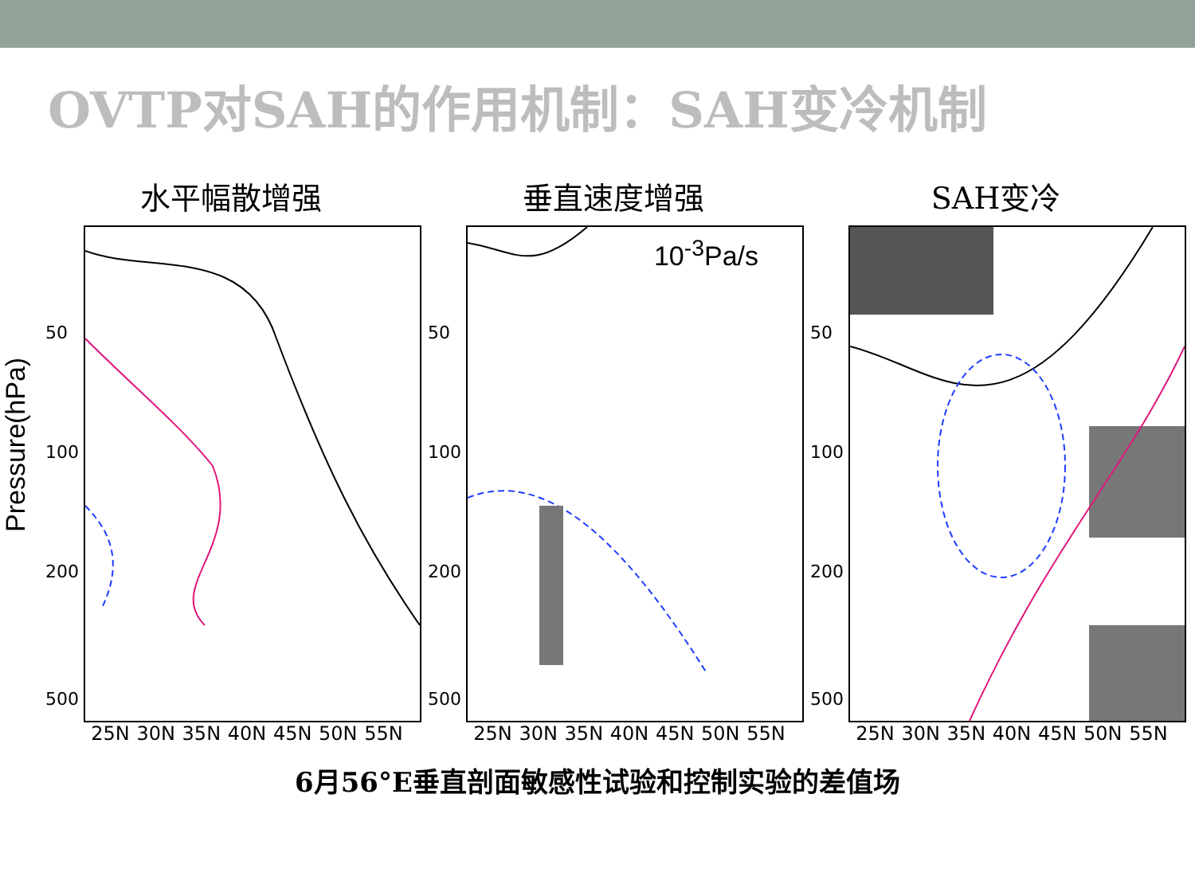OVTP对SAH的作用机制：SAH变冷机制
Pressure(hPa)
水平幅散增强
50
100
200
500
25N 30N 35N 40N 45N 50N 55N
垂直速度增强
10<sup>-3</sup>Pa/s
50
100
200
500
25N 30N 35N 40N 45N 50N 55N
SAH变冷
50
100
200
500
25N 30N 35N 40N 45N 50N 55N
6月56°E垂直剖面敏感性试验和控制实验的差值场